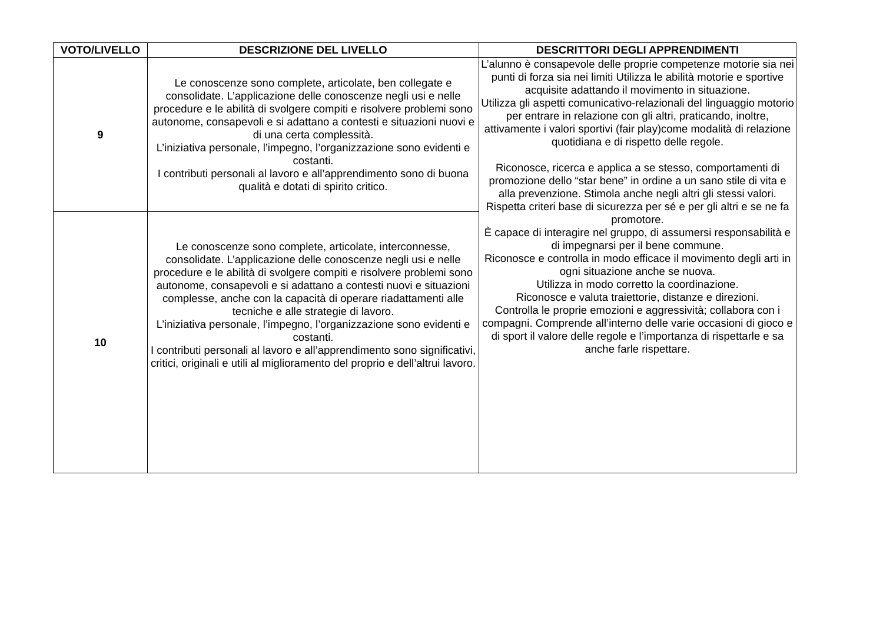| VOTO/LIVELLO | DESCRIZIONE DEL LIVELLO | DESCRITTORI DEGLI APPRENDIMENTI |
| --- | --- | --- |
| 9 | Le conoscenze sono complete, articolate, ben collegate e consolidate. L’applicazione delle conoscenze negli usi e nelle procedure e le abilità di svolgere compiti e risolvere problemi sono autonome, consapevoli e si adattano a contesti e situazioni nuovi e di una certa complessità. L’iniziativa personale, l’impegno, l’organizzazione sono evidenti e costanti. I contributi personali al lavoro e all’apprendimento sono di buona qualità e dotati di spirito critico. | L’alunno è consapevole delle proprie competenze motorie sia nei punti di forza sia nei limiti Utilizza le abilità motorie e sportive acquisite adattando il movimento in situazione. Utilizza gli aspetti comunicativo-relazionali del linguaggio motorio per entrare in relazione con gli altri, praticando, inoltre, attivamente i valori sportivi (fair play)come modalità di relazione quotidiana e di rispetto delle regole. Riconosce, ricerca e applica a se stesso, comportamenti di promozione dello “star bene” in ordine a un sano stile di vita e alla prevenzione. Stimola anche negli altri gli stessi valori. Rispetta criteri base di sicurezza per sé e per gli altri e se ne fa promotore. È capace di interagire nel gruppo, di assumersi responsabilità e di impegnarsi per il bene commune. Riconosce e controlla in modo efficace il movimento degli arti in ogni situazione anche se nuova. Utilizza in modo corretto la coordinazione. Riconosce e valuta traiettorie, distanze e direzioni. Controlla le proprie emozioni e aggressività; collabora con i compagni. Comprende all’interno delle varie occasioni di gioco e di sport il valore delle regole e l’importanza di rispettarle e sa anche farle rispettare. |
| 10 | Le conoscenze sono complete, articolate, interconnesse, consolidate. L’applicazione delle conoscenze negli usi e nelle procedure e le abilità di svolgere compiti e risolvere problemi sono autonome, consapevoli e si adattano a contesti nuovi e situazioni complesse, anche con la capacità di operare riadattamenti alle tecniche e alle strategie di lavoro. L’iniziativa personale, l’impegno, l’organizzazione sono evidenti e costanti. I contributi personali al lavoro e all’apprendimento sono significativi, critici, originali e utili al miglioramento del proprio e dell’altrui lavoro. | |